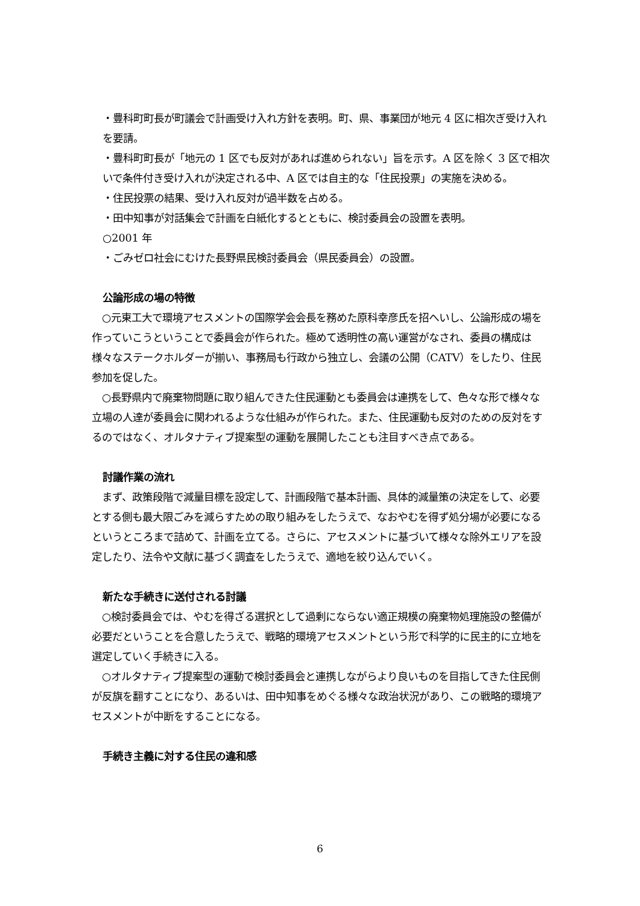・豊科町町長が町議会で計画受け入れ方針を表明。町、県、事業団が地元 4 区に相次ぎ受け入れを要請。
・豊科町町長が「地元の 1 区でも反対があれば進められない」旨を示す。A 区を除く 3 区で相次いで条件付き受け入れが決定される中、A 区では自主的な「住民投票」の実施を決める。
・住民投票の結果、受け入れ反対が過半数を占める。
・田中知事が対話集会で計画を白紙化するとともに、検討委員会の設置を表明。
○2001 年
・ごみゼロ社会にむけた長野県民検討委員会（県民委員会）の設置。
公論形成の場の特徴
　○元東工大で環境アセスメントの国際学会会長を務めた原科幸彦氏を招へいし、公論形成の場を作っていこうということで委員会が作られた。極めて透明性の高い運営がなされ、委員の構成は様々なステークホルダーが揃い、事務局も行政から独立し、会議の公開（CATV）をしたり、住民参加を促した。
　○長野県内で廃棄物問題に取り組んできた住民運動とも委員会は連携をして、色々な形で様々な立場の人達が委員会に関われるような仕組みが作られた。また、住民運動も反対のための反対をするのではなく、オルタナティブ提案型の運動を展開したことも注目すべき点である。
討議作業の流れ
　まず、政策段階で減量目標を設定して、計画段階で基本計画、具体的減量策の決定をして、必要とする側も最大限ごみを減らすための取り組みをしたうえで、なおやむを得ず処分場が必要になるというところまで詰めて、計画を立てる。さらに、アセスメントに基づいて様々な除外エリアを設定したり、法令や文献に基づく調査をしたうえで、適地を絞り込んでいく。
新たな手続きに送付される討議
　○検討委員会では、やむを得ざる選択として過剰にならない適正規模の廃棄物処理施設の整備が必要だということを合意したうえで、戦略的環境アセスメントという形で科学的に民主的に立地を選定していく手続きに入る。
　○オルタナティブ提案型の運動で検討委員会と連携しながらより良いものを目指してきた住民側が反旗を翻すことになり、あるいは、田中知事をめぐる様々な政治状況があり、この戦略的環境アセスメントが中断をすることになる。
手続き主義に対する住民の違和感
6